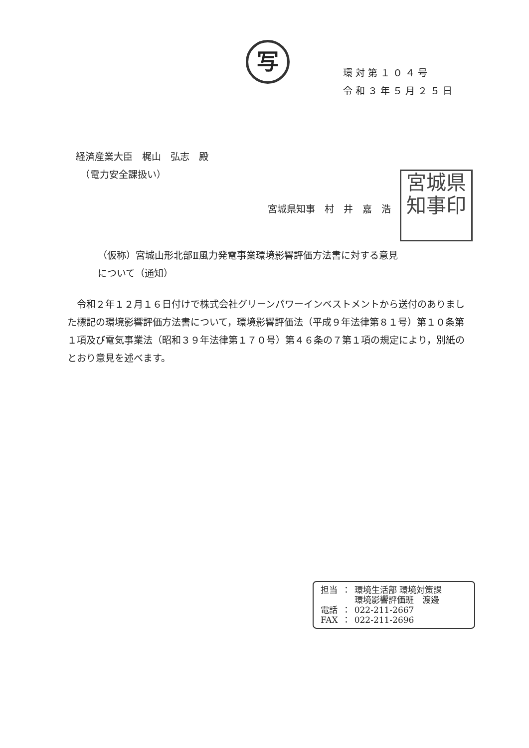写
環対第１０４号
令和３年５月２５日
経済産業大臣　梶山　弘志　殿
　（電力安全課扱い）
宮城県知事　村　井　嘉　浩
宮城県
知事印
（仮称）宮城山形北部Ⅱ風力発電事業環境影響評価方法書に対する意見
について（通知）
　令和２年１２月１６日付けで株式会社グリーンパワーインベストメントから送付のありました標記の環境影響評価方法書について，環境影響評価法（平成９年法律第８１号）第１０条第１項及び電気事業法（昭和３９年法律第１７０号）第４６条の７第１項の規定により，別紙のとおり意見を述べます。
| 担当 | ： | 環境生活部 環境対策課 環境影響評価班 渡邊 |
| 電話 | ： | 022-211-2667 |
| FAX | ： | 022-211-2696 |